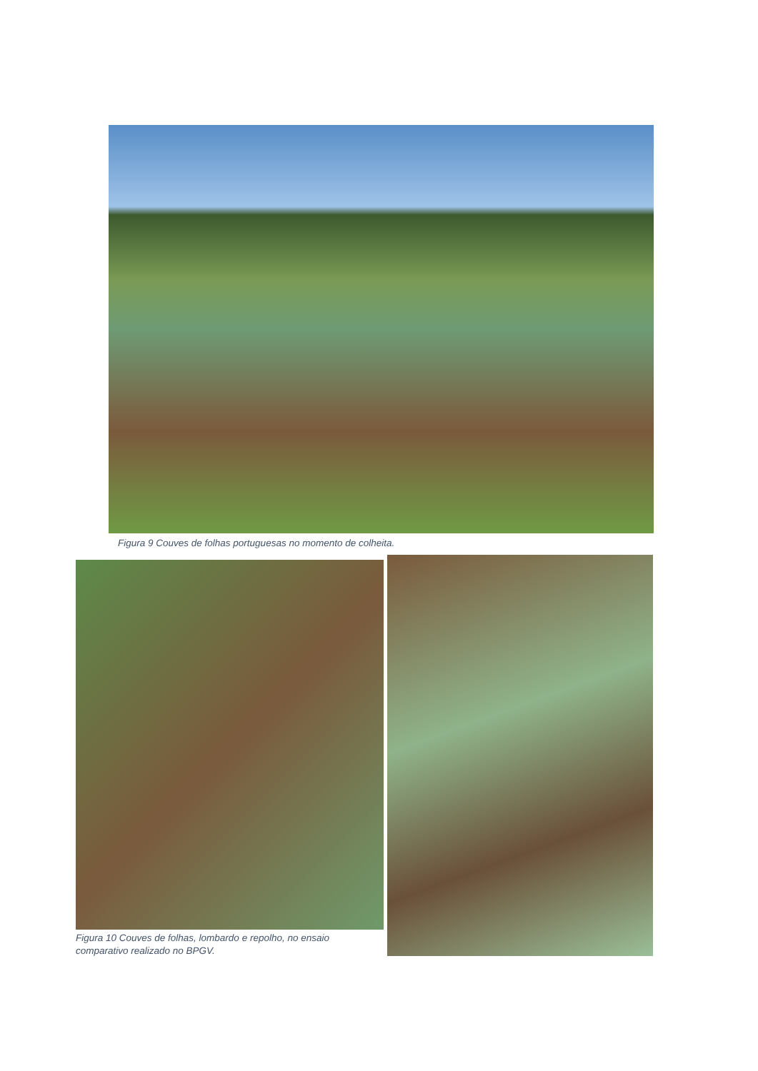Figura 9 Couves de folhas portuguesas no momento de colheita.
Figura 10 Couves de folhas, lombardo e repolho, no ensaio comparativo realizado no BPGV.